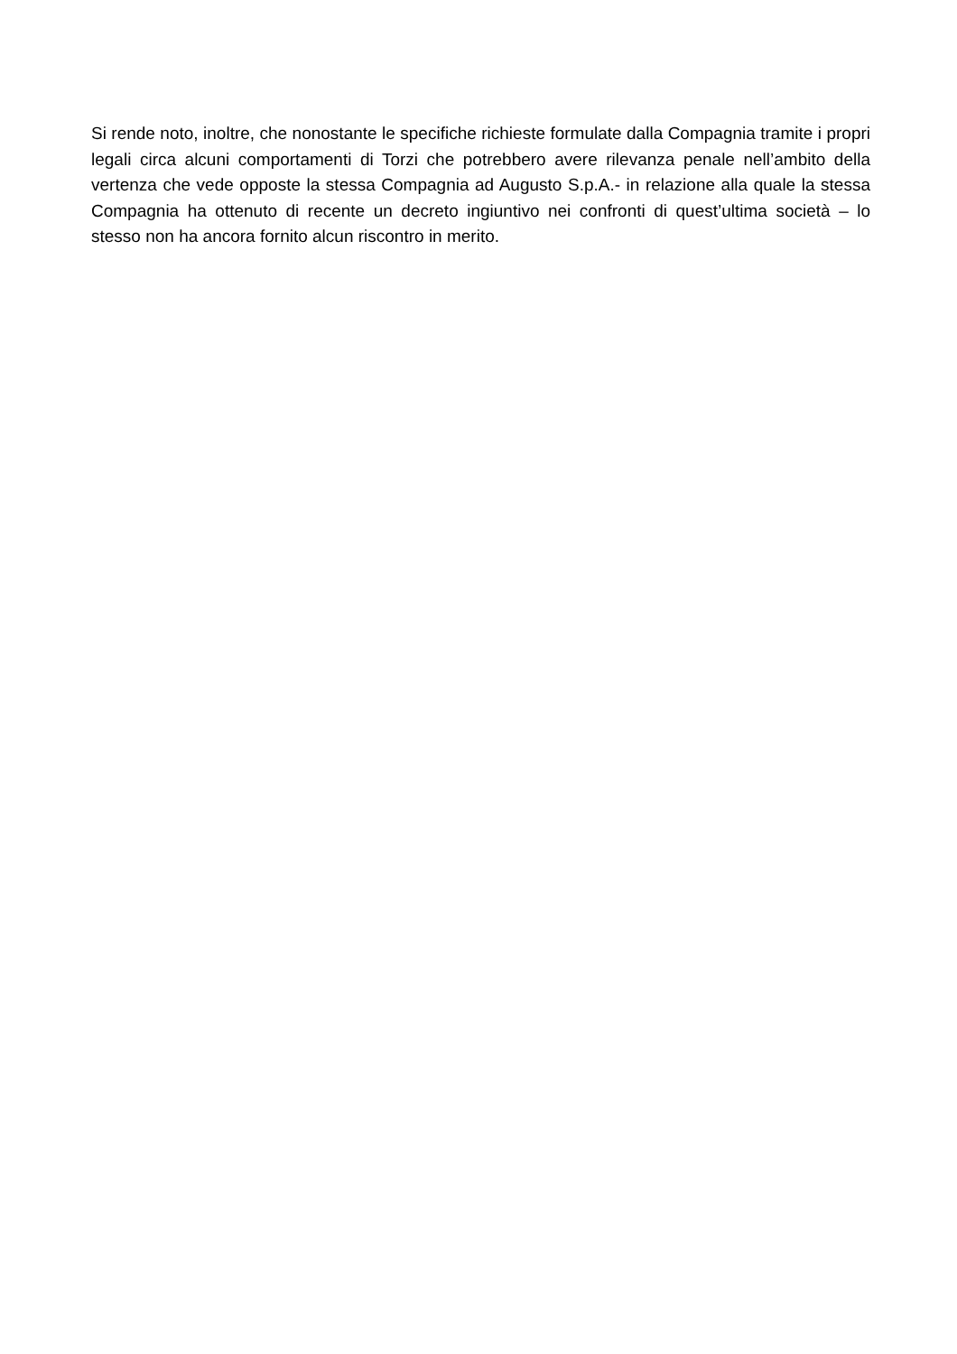Si rende noto, inoltre, che nonostante le specifiche richieste formulate dalla Compagnia tramite i propri legali circa alcuni comportamenti di Torzi che potrebbero avere rilevanza penale nell’ambito della vertenza che vede opposte la stessa Compagnia ad Augusto S.p.A.- in relazione alla quale la stessa Compagnia ha ottenuto di recente un decreto ingiuntivo nei confronti di quest’ultima società – lo stesso non ha ancora fornito alcun riscontro in merito.